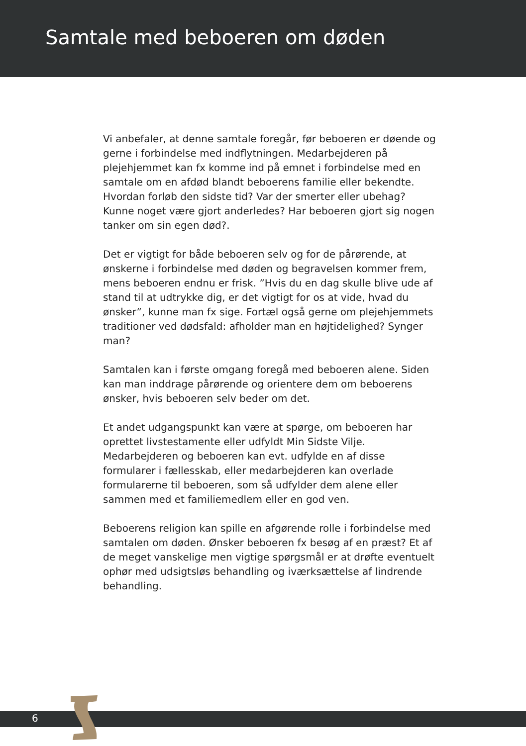Samtale med beboeren om døden
Vi anbefaler, at denne samtale foregår, før beboeren er døende og gerne i forbindelse med indflytningen. Medarbejderen på plejehjemmet kan fx komme ind på emnet i forbindelse med en samtale om en afdød blandt beboerens familie eller bekendte. Hvordan forløb den sidste tid? Var der smerter eller ubehag? Kunne noget være gjort anderledes? Har beboeren gjort sig nogen tanker om sin egen død?.
Det er vigtigt for både beboeren selv og for de pårørende, at ønskerne i forbindelse med døden og begravelsen kommer frem, mens beboeren endnu er frisk. ”Hvis du en dag skulle blive ude af stand til at udtrykke dig, er det vigtigt for os at vide, hvad du ønsker”, kunne man fx sige. Fortæl også gerne om plejehjemmets traditioner ved dødsfald: afholder man en højtidelighed? Synger man?
Samtalen kan i første omgang foregå med beboeren alene. Siden kan man inddrage pårørende og orientere dem om beboerens ønsker, hvis beboeren selv beder om det.
Et andet udgangspunkt kan være at spørge, om beboeren har oprettet livstestamente eller udfyldt Min Sidste Vilje. Medarbejderen og beboeren kan evt. udfylde en af disse formularer i fællesskab, eller medarbejderen kan overlade formularerne til beboeren, som så udfylder dem alene eller sammen med et familiemedlem eller en god ven.
Beboerens religion kan spille en afgørende rolle i forbindelse med samtalen om døden. Ønsker beboeren fx besøg af en præst? Et af de meget vanskelige men vigtige spørgsmål er at drøfte eventuelt ophør med udsigtsløs behandling og iværksættelse af lindrende behandling.
6